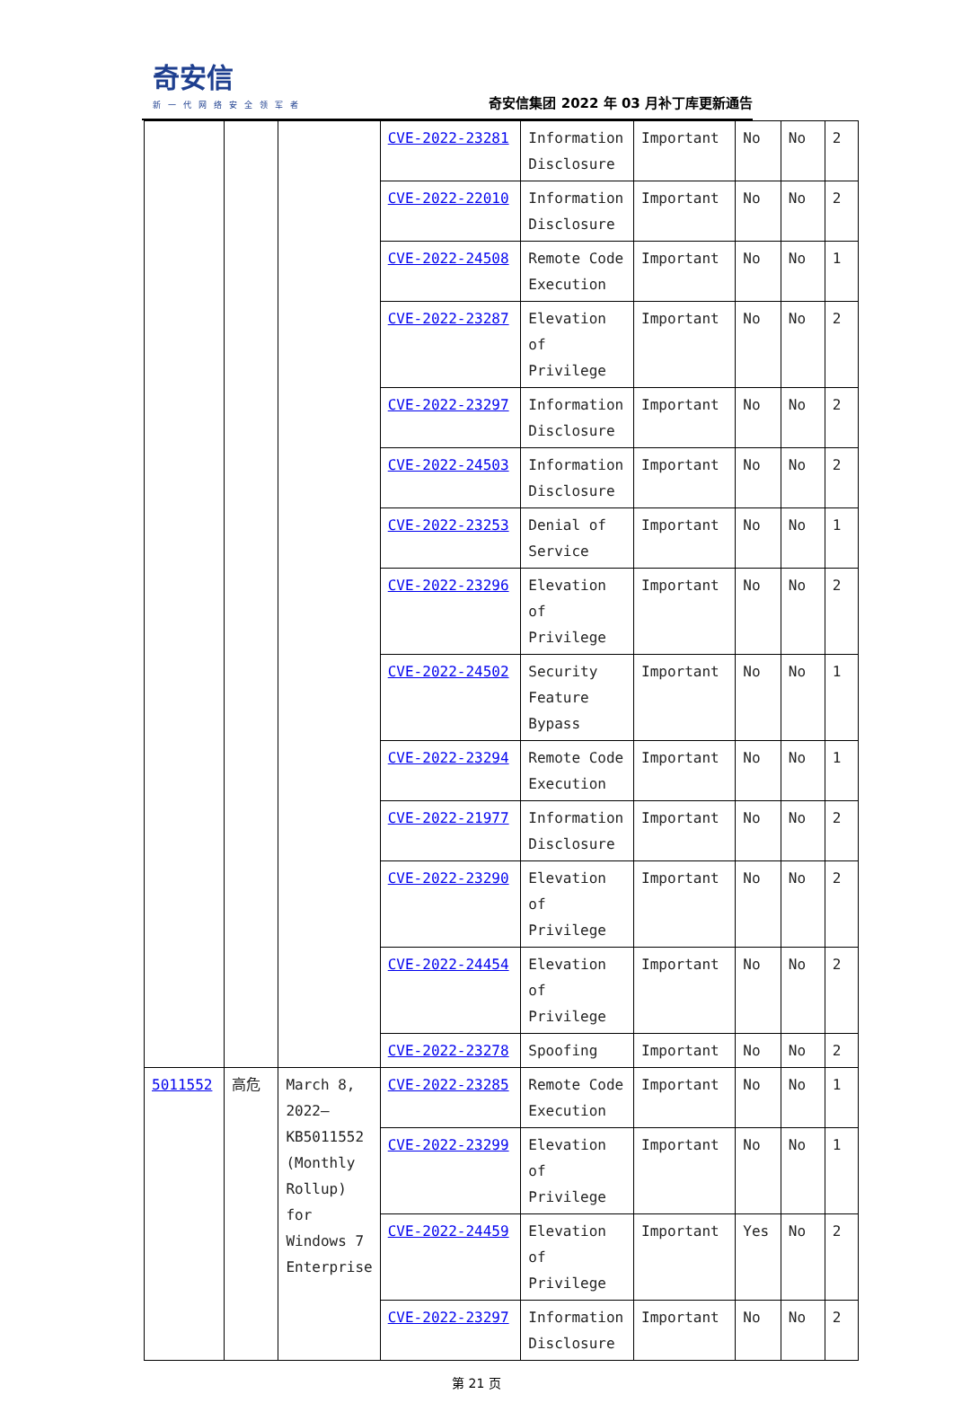奇安信
新一代网络安全领军者
奇安信集团 2022 年 03 月补丁库更新通告
| | | | CVE-2022-23281 | Information Disclosure | Important | No | No | 2 |
| | | | CVE-2022-22010 | Information Disclosure | Important | No | No | 2 |
| | | | CVE-2022-24508 | Remote Code Execution | Important | No | No | 1 |
| | | | CVE-2022-23287 | Elevation of Privilege | Important | No | No | 2 |
| | | | CVE-2022-23297 | Information Disclosure | Important | No | No | 2 |
| | | | CVE-2022-24503 | Information Disclosure | Important | No | No | 2 |
| | | | CVE-2022-23253 | Denial of Service | Important | No | No | 1 |
| | | | CVE-2022-23296 | Elevation of Privilege | Important | No | No | 2 |
| | | | CVE-2022-24502 | Security Feature Bypass | Important | No | No | 1 |
| | | | CVE-2022-23294 | Remote Code Execution | Important | No | No | 1 |
| | | | CVE-2022-21977 | Information Disclosure | Important | No | No | 2 |
| | | | CVE-2022-23290 | Elevation of Privilege | Important | No | No | 2 |
| | | | CVE-2022-24454 | Elevation of Privilege | Important | No | No | 2 |
| | | | CVE-2022-23278 | Spoofing | Important | No | No | 2 |
| 5011552 | 高危 | March 8, 2022—KB5011552 (Monthly Rollup) for Windows 7 Enterprise | CVE-2022-23285 | Remote Code Execution | Important | No | No | 1 |
| | | | CVE-2022-23299 | Elevation of Privilege | Important | No | No | 1 |
| | | | CVE-2022-24459 | Elevation of Privilege | Important | Yes | No | 2 |
| | | | CVE-2022-23297 | Information Disclosure | Important | No | No | 2 |
第 21 页